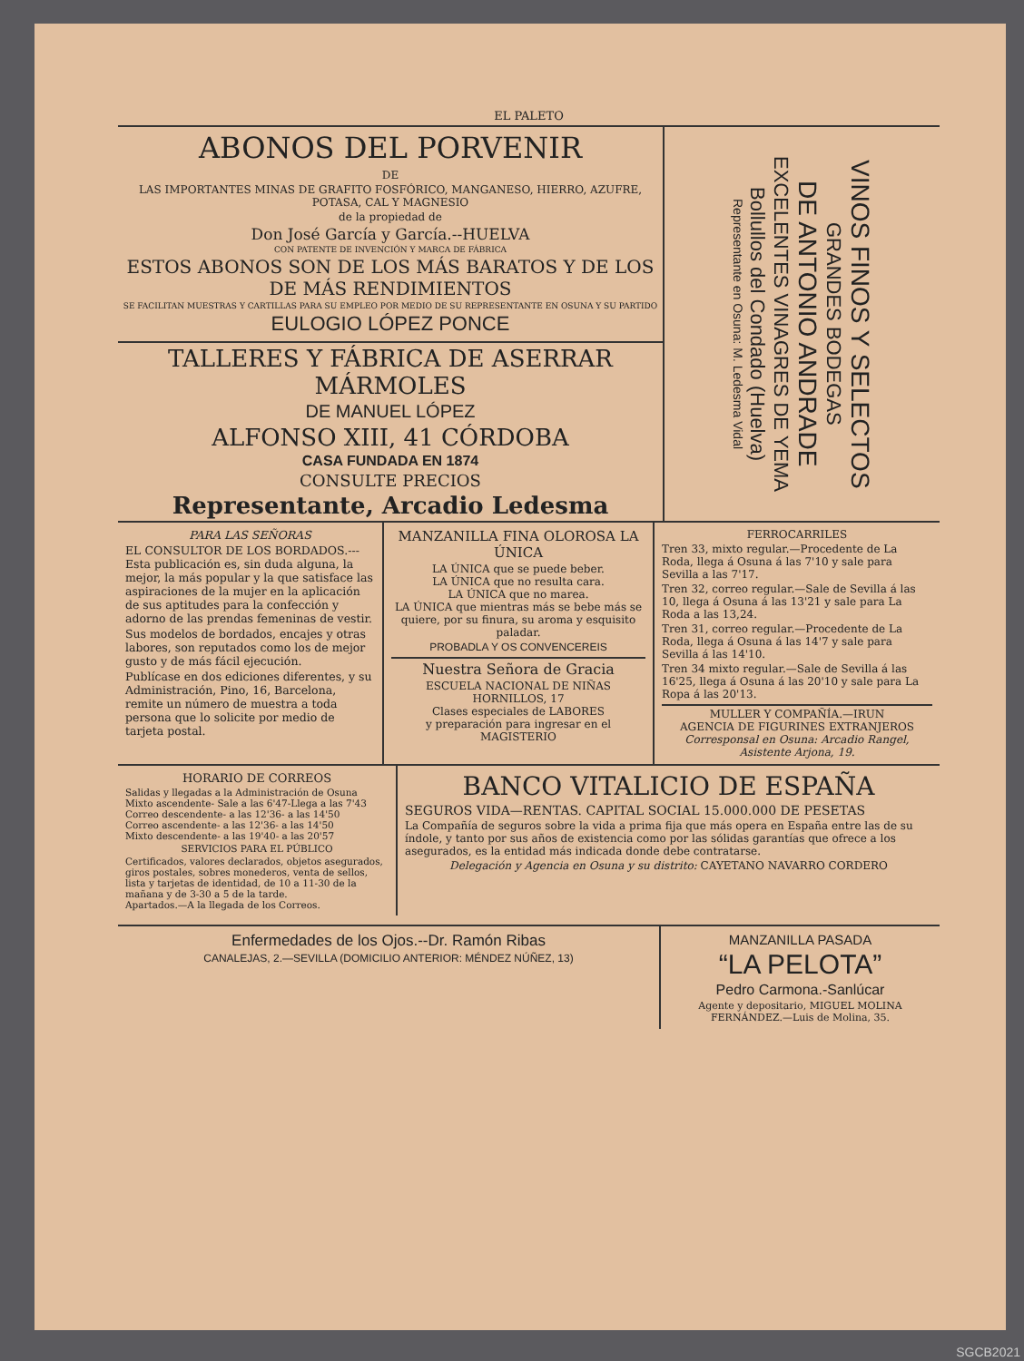EL PALETO
ABONOS DEL PORVENIR
DE
LAS IMPORTANTES MINAS DE GRAFITO FOSFÓRICO, MANGANESO, HIERRO, AZUFRE, POTASA, CAL Y MAGNESIO
de la propiedad de
Don José García y García.--HUELVA
CON PATENTE DE INVENCIÓN Y MARCA DE FÁBRICA
ESTOS ABONOS SON DE LOS MÁS BARATOS Y DE LOS DE MÁS RENDIMIENTOS
SE FACILITAN MUESTRAS Y CARTILLAS PARA SU EMPLEO POR MEDIO DE SU REPRESENTANTE EN OSUNA Y SU PARTIDO
EULOGIO LÓPEZ PONCE
TALLERES Y FÁBRICA DE ASERRAR MÁRMOLES
DE MANUEL LÓPEZ
ALFONSO XIII, 41 CÓRDOBA
CASA FUNDADA EN 1874
CONSULTE PRECIOS
Representante, Arcadio Ledesma
VINOS FINOS Y SELECTOS
GRANDES BODEGAS
DE ANTONIO ANDRADE
EXCELENTES VINAGRES DE YEMA
Bollullos del Condado (Huelva)
Representante en Osuna: M. Ledesma Vidal
PARA LAS SEÑORAS
EL CONSULTOR DE LOS BORDADOS.---Esta publicación es, sin duda alguna, la mejor, la más popular y la que satisface las aspiraciones de la mujer en la aplicación de sus aptitudes para la confección y adorno de las prendas femeninas de vestir.
Sus modelos de bordados, encajes y otras labores, son reputados como los de mejor gusto y de más fácil ejecución.
Publícase en dos ediciones diferentes, y su Administración, Pino, 16, Barcelona, remite un número de muestra a toda persona que lo solicite por medio de tarjeta postal.
MANZANILLA FINA OLOROSA LA ÚNICA
LA ÚNICA que se puede beber.
LA ÚNICA que no resulta cara.
LA ÚNICA que no marea.
LA ÚNICA que mientras más se bebe más se quiere, por su finura, su aroma y esquisito paladar.
PROBADLA Y OS CONVENCEREIS
Nuestra Señora de Gracia
ESCUELA NACIONAL DE NIÑAS
HORNILLOS, 17
Clases especiales de LABORES
y preparación para ingresar en el MAGISTERIO
FERROCARRILES
Tren 33, mixto regular.—Procedente de La Roda, llega á Osuna á las 7'10 y sale para Sevilla a las 7'17.
Tren 32, correo regular.—Sale de Sevilla á las 10, llega á Osuna á las 13'21 y sale para La Roda a las 13,24.
Tren 31, correo regular.—Procedente de La Roda, llega á Osuna á las 14'7 y sale para Sevilla á las 14'10.
Tren 34 mixto regular.—Sale de Sevilla á las 16'25, llega á Osuna á las 20'10 y sale para La Ropa á las 20'13.
MULLER Y COMPAÑÍA.—IRUN
AGENCIA DE FIGURINES EXTRANJEROS
Corresponsal en Osuna: Arcadio Rangel, Asistente Arjona, 19.
HORARIO DE CORREOS
Salidas y llegadas a la Administración de Osuna
Mixto ascendente- Sale a las 6'47-Llega a las 7'43
Correo descendente- a las 12'36- a las 14'50
Correo ascendente- a las 12'36- a las 14'50
Mixto descendente- a las 19'40- a las 20'57
SERVICIOS PARA EL PÚBLICO
Certificados, valores declarados, objetos asegurados, giros postales, sobres monederos, venta de sellos, lista y tarjetas de identidad, de 10 a 11-30 de la mañana y de 3-30 a 5 de la tarde.
Apartados.—A la llegada de los Correos.
BANCO VITALICIO DE ESPAÑA
SEGUROS VIDA—RENTAS. CAPITAL SOCIAL 15.000.000 DE PESETAS
La Compañía de seguros sobre la vida a prima fija que más opera en España entre las de su índole, y tanto por sus años de existencia como por las sólidas garantías que ofrece a los asegurados, es la entidad más indicada donde debe contratarse.
Delegación y Agencia en Osuna y su distrito: CAYETANO NAVARRO CORDERO
Enfermedades de los Ojos.--Dr. Ramón Ribas
CANALEJAS, 2.—SEVILLA (DOMICILIO ANTERIOR: MÉNDEZ NÚÑEZ, 13)
MANZANILLA PASADA
“LA PELOTA”
Pedro Carmona.-Sanlúcar
Agente y depositario, MIGUEL MOLINA FERNÁNDEZ.—Luis de Molina, 35.
SGCB2021